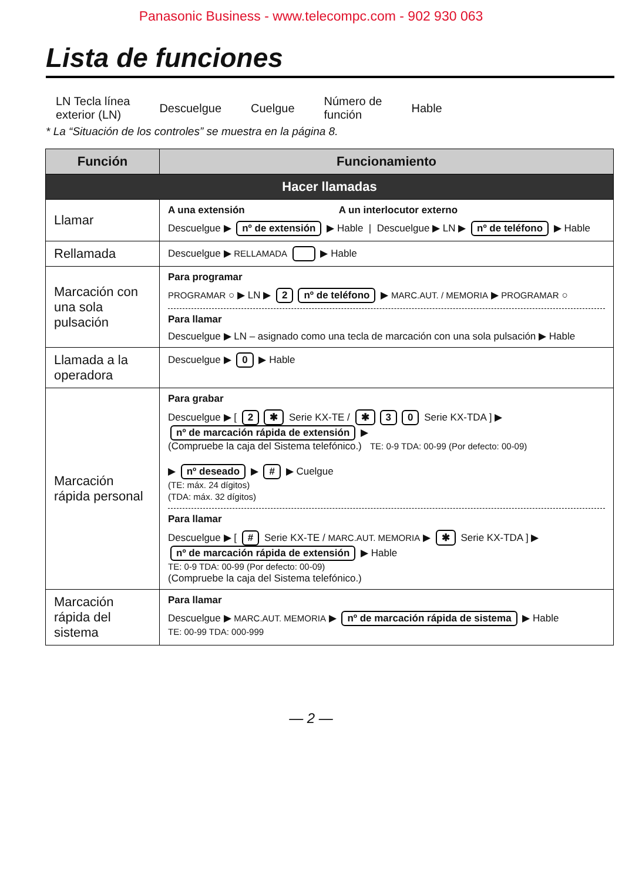Panasonic Business - www.telecompc.com - 902 930 063
Lista de funciones
LN Tecla línea
exterior (LN) Descuelgue Cuelgue Número de
función Hable
* La “Situación de los controles” se muestra en la página 8.
| Función | Funcionamiento |
| --- | --- |
| Hacer llamadas | |
| Llamar | A una extensión A un interlocutor externo Descuelgue ▶ nº de extensión ▶ Hable / Descuelgue ▶ LN ▶ nº de teléfono ▶ Hable |
| Rellamada | Descuelgue ▶ RELLAMADA ▶ Hable |
| Marcación con una sola pulsación | Para programar PROGRAMAR ○ ▶ LN ▶ 2 nº de teléfono ▶ MARC.AUT. / MEMORIA ▶ PROGRAMAR ○ Para llamar Descuelgue ▶ LN – asignado como una tecla de marcación con una sola pulsación ▶ Hable |
| Llamada a la operadora | Descuelgue ▶ 0 ▶ Hable |
| Marcación rápida personal | Para grabar Descuelgue ▶ [ 2 ✱ Serie KX-TE / ✱ 3 0 Serie KX-TDA ] ▶ nº de marcación rápida de extensión ▶ (Compruebe la caja del Sistema telefónico.) TE: 0-9 TDA: 00-99 (Por defecto: 00-09) ▶ nº deseado ▶ # ▶ Cuelgue (TE: máx. 24 dígitos) (TDA: máx. 32 dígitos) Para llamar Descuelgue ▶ [ # Serie KX-TE / MARC.AUT. MEMORIA ▶ ✱ Serie KX-TDA ] ▶ nº de marcación rápida de extensión ▶ Hable TE: 0-9 TDA: 00-99 (Por defecto: 00-09) (Compruebe la caja del Sistema telefónico.) |
| Marcación rápida del sistema | Para llamar Descuelgue ▶ MARC.AUT. MEMORIA ▶ nº de marcación rápida de sistema ▶ Hable TE: 00-99 TDA: 000-999 |
— 2 —